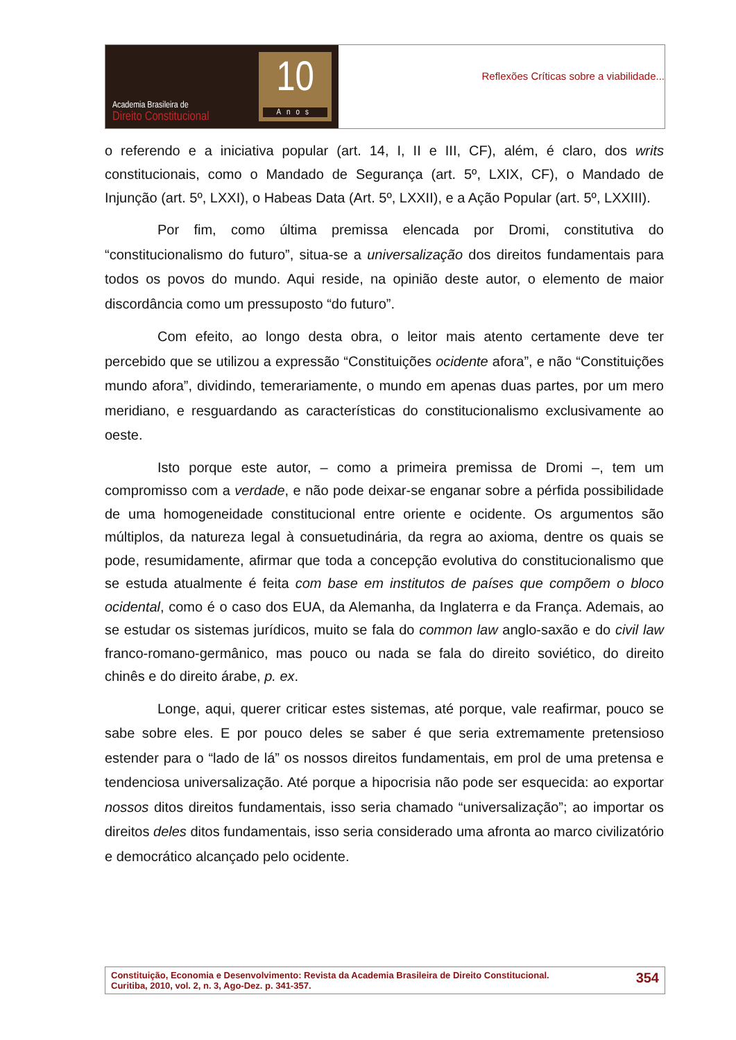Academia Brasileira de
Direito Constitucional
10
Anos
Reflexões Críticas sobre a viabilidade...
o referendo e a iniciativa popular (art. 14, I, II e III, CF), além, é claro, dos writs constitucionais, como o Mandado de Segurança (art. 5º, LXIX, CF), o Mandado de Injunção (art. 5º, LXXI), o Habeas Data (Art. 5º, LXXII), e a Ação Popular (art. 5º, LXXIII).
Por fim, como última premissa elencada por Dromi, constitutiva do “constitucionalismo do futuro”, situa-se a universalização dos direitos fundamentais para todos os povos do mundo. Aqui reside, na opinião deste autor, o elemento de maior discordância como um pressuposto “do futuro”.
Com efeito, ao longo desta obra, o leitor mais atento certamente deve ter percebido que se utilizou a expressão “Constituições ocidente afora”, e não “Constituições mundo afora”, dividindo, temerariamente, o mundo em apenas duas partes, por um mero meridiano, e resguardando as características do constitucionalismo exclusivamente ao oeste.
Isto porque este autor, – como a primeira premissa de Dromi –, tem um compromisso com a verdade, e não pode deixar-se enganar sobre a pérfida possibilidade de uma homogeneidade constitucional entre oriente e ocidente. Os argumentos são múltiplos, da natureza legal à consuetudinária, da regra ao axioma, dentre os quais se pode, resumidamente, afirmar que toda a concepção evolutiva do constitucionalismo que se estuda atualmente é feita com base em institutos de países que compõem o bloco ocidental, como é o caso dos EUA, da Alemanha, da Inglaterra e da França. Ademais, ao se estudar os sistemas jurídicos, muito se fala do common law anglo-saxão e do civil law franco-romano-germânico, mas pouco ou nada se fala do direito soviético, do direito chinês e do direito árabe, p. ex.
Longe, aqui, querer criticar estes sistemas, até porque, vale reafirmar, pouco se sabe sobre eles. E por pouco deles se saber é que seria extremamente pretensioso estender para o “lado de lá” os nossos direitos fundamentais, em prol de uma pretensa e tendenciosa universalização. Até porque a hipocrisia não pode ser esquecida: ao exportar nossos ditos direitos fundamentais, isso seria chamado “universalização”; ao importar os direitos deles ditos fundamentais, isso seria considerado uma afronta ao marco civilizatório e democrático alcançado pelo ocidente.
Constituição, Economia e Desenvolvimento: Revista da Academia Brasileira de Direito Constitucional.
Curitiba, 2010, vol. 2, n. 3, Ago-Dez. p. 341-357.
354